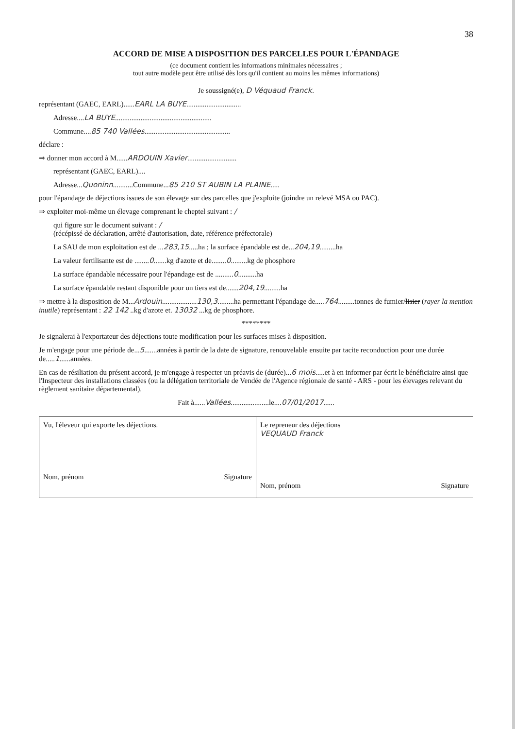38
ACCORD DE MISE A DISPOSITION DES PARCELLES POUR L'ÉPANDAGE
(ce document contient les informations minimales nécessaires ;
tout autre modèle peut être utilisé dès lors qu'il contient au moins les mêmes informations)
Je soussigné(e), D Véquaud Franck.
représentant (GAEC, EARL)......EARL LA BUYE..............................
Adresse....LA BUYE.....................................................
Commune....85 740 Vallées...............................................
déclare :
⇒ donner mon accord à M......ARDOUIN Xavier...........................
représentant (GAEC, EARL)....
Adresse...Quoninn...........Commune...85 210 ST AUBIN LA PLAINE.....
pour l'épandage de déjections issues de son élevage sur des parcelles que j'exploite (joindre un relevé MSA ou PAC).
⇒ exploiter moi-même un élevage comprenant le cheptel suivant : /
qui figure sur le document suivant : /
(récépissé de déclaration, arrêté d'autorisation, date, référence préfectorale)
La SAU de mon exploitation est de ...283,15.....ha ; la surface épandable est de...204,19.........ha
La valeur fertilisante est de ........0.......kg d'azote et de........0.........kg de phosphore
La surface épandable nécessaire pour l'épandage est de ..........0..........ha
La surface épandable restant disponible pour un tiers est de.......204,19.........ha
⇒ mettre à la disposition de M...Ardouin...................130,3.........ha permettant l'épandage de.....764.........tonnes de fumier/lisier (rayer la mention inutile) représentant : 22 142 ..kg d'azote et. 13032 ...kg de phosphore.
********
Je signalerai à l'exportateur des déjections toute modification pour les surfaces mises à disposition.
Je m'engage pour une période de...5.......années à partir de la date de signature, renouvelable ensuite par tacite reconduction pour une durée de.....1......années.
En cas de résiliation du présent accord, je m'engage à respecter un préavis de (durée)...6 mois.....et à en informer par écrit le bénéficiaire ainsi que l'Inspecteur des installations classées (ou la délégation territoriale de Vendée de l'Agence régionale de santé - ARS - pour les élevages relevant du règlement sanitaire départemental).
Fait à......Vallées.....................le....07/01/2017......
| Vu, l'éleveur qui exporte les déjections. Nom, prénom Signature | Le repreneur des déjections VEQUAUD Franck Nom, prénom Signature |